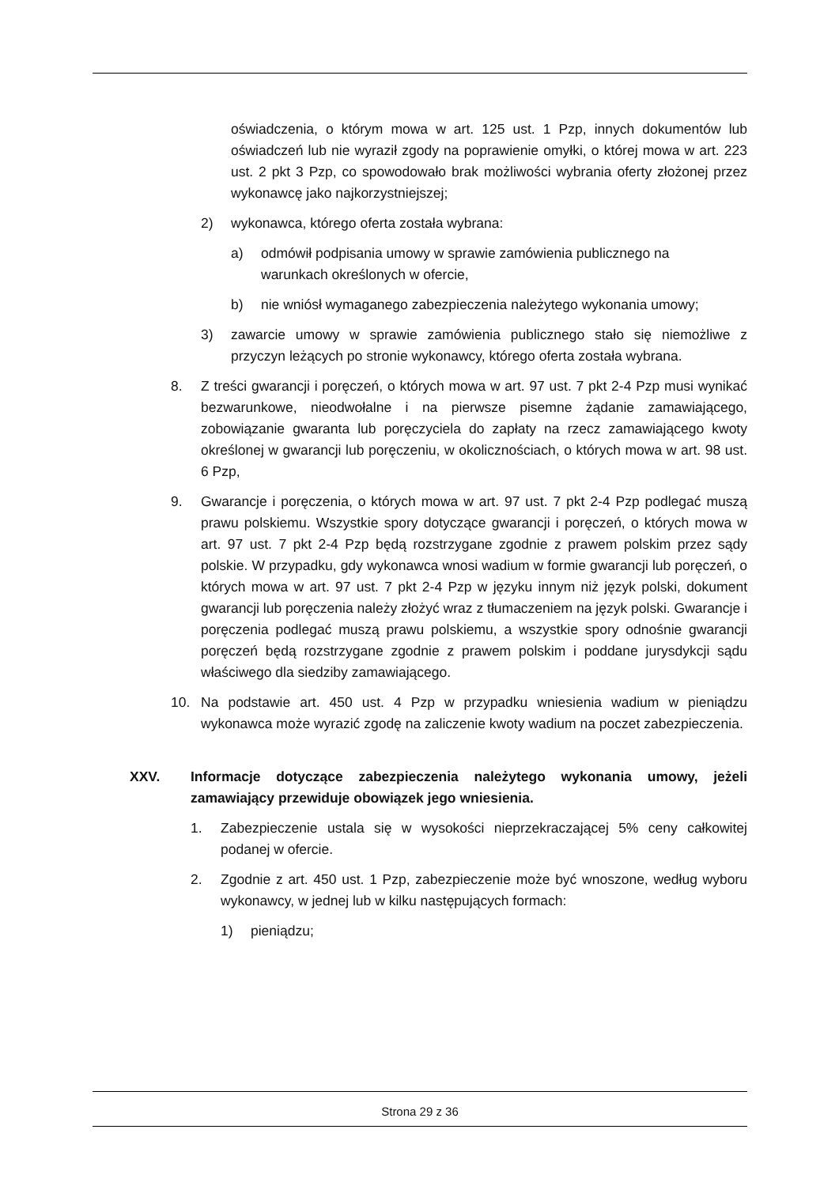oświadczenia, o którym mowa w art. 125 ust. 1 Pzp, innych dokumentów lub oświadczeń lub nie wyraził zgody na poprawienie omyłki, o której mowa w art. 223 ust. 2 pkt 3 Pzp, co spowodowało brak możliwości wybrania oferty złożonej przez wykonawcę jako najkorzystniejszej;
2) wykonawca, którego oferta została wybrana:
a) odmówił podpisania umowy w sprawie zamówienia publicznego na
warunkach określonych w ofercie,
b) nie wniósł wymaganego zabezpieczenia należytego wykonania umowy;
3) zawarcie umowy w sprawie zamówienia publicznego stało się niemożliwe z przyczyn leżących po stronie wykonawcy, którego oferta została wybrana.
8. Z treści gwarancji i poręczeń, o których mowa w art. 97 ust. 7 pkt 2-4 Pzp musi wynikać bezwarunkowe, nieodwołalne i na pierwsze pisemne żądanie zamawiającego, zobowiązanie gwaranta lub poręczyciela do zapłaty na rzecz zamawiającego kwoty określonej w gwarancji lub poręczeniu, w okolicznościach, o których mowa w art. 98 ust. 6 Pzp,
9. Gwarancje i poręczenia, o których mowa w art. 97 ust. 7 pkt 2-4 Pzp podlegać muszą prawu polskiemu. Wszystkie spory dotyczące gwarancji i poręczeń, o których mowa w art. 97 ust. 7 pkt 2-4 Pzp będą rozstrzygane zgodnie z prawem polskim przez sądy polskie. W przypadku, gdy wykonawca wnosi wadium w formie gwarancji lub poręczeń, o których mowa w art. 97 ust. 7 pkt 2-4 Pzp w języku innym niż język polski, dokument gwarancji lub poręczenia należy złożyć wraz z tłumaczeniem na język polski. Gwarancje i poręczenia podlegać muszą prawu polskiemu, a wszystkie spory odnośnie gwarancji poręczeń będą rozstrzygane zgodnie z prawem polskim i poddane jurysdykcji sądu właściwego dla siedziby zamawiającego.
10. Na podstawie art. 450 ust. 4 Pzp w przypadku wniesienia wadium w pieniądzu wykonawca może wyrazić zgodę na zaliczenie kwoty wadium na poczet zabezpieczenia.
XXV. Informacje dotyczące zabezpieczenia należytego wykonania umowy, jeżeli zamawiający przewiduje obowiązek jego wniesienia.
1. Zabezpieczenie ustala się w wysokości nieprzekraczającej 5% ceny całkowitej podanej w ofercie.
2. Zgodnie z art. 450 ust. 1 Pzp, zabezpieczenie może być wnoszone, według wyboru wykonawcy, w jednej lub w kilku następujących formach:
1) pieniądzu;
Strona 29 z 36